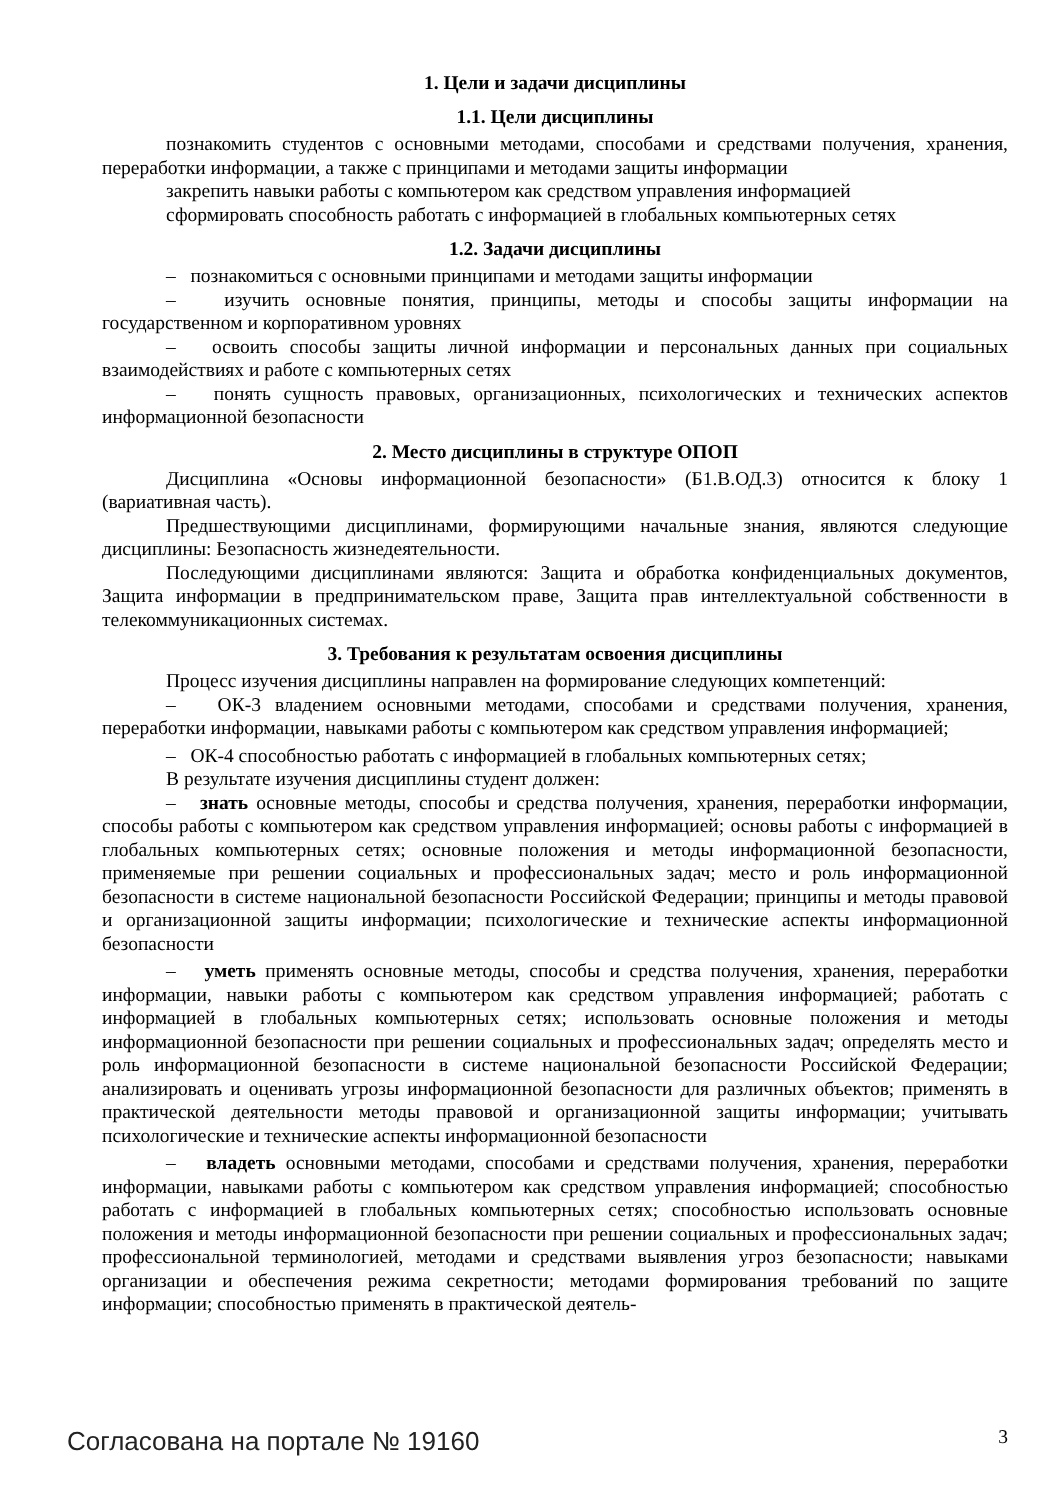1. Цели и задачи дисциплины
1.1. Цели дисциплины
познакомить студентов с основными методами, способами и средствами получения, хранения, переработки информации, а также с принципами и методами защиты информации
закрепить навыки работы с компьютером как средством управления информацией
сформировать способность работать с информацией в глобальных компьютерных сетях
1.2. Задачи дисциплины
– познакомиться с основными принципами и методами защиты информации
– изучить основные понятия, принципы, методы и способы защиты информации на государственном и корпоративном уровнях
– освоить способы защиты личной информации и персональных данных при социальных взаимодействиях и работе с компьютерных сетях
– понять сущность правовых, организационных, психологических и технических аспектов информационной безопасности
2. Место дисциплины в структуре ОПОП
Дисциплина «Основы информационной безопасности» (Б1.В.ОД.3) относится к блоку 1 (вариативная часть).
Предшествующими дисциплинами, формирующими начальные знания, являются следующие дисциплины: Безопасность жизнедеятельности.
Последующими дисциплинами являются: Защита и обработка конфиденциальных документов, Защита информации в предпринимательском праве, Защита прав интеллектуальной собственности в телекоммуникационных системах.
3. Требования к результатам освоения дисциплины
Процесс изучения дисциплины направлен на формирование следующих компетенций:
– ОК-3 владением основными методами, способами и средствами получения, хранения, переработки информации, навыками работы с компьютером как средством управления информацией;
– ОК-4 способностью работать с информацией в глобальных компьютерных сетях;
В результате изучения дисциплины студент должен:
– знать основные методы, способы и средства получения, хранения, переработки информации, способы работы с компьютером как средством управления информацией; основы работы с информацией в глобальных компьютерных сетях; основные положения и методы информационной безопасности, применяемые при решении социальных и профессиональных задач; место и роль информационной безопасности в системе национальной безопасности Российской Федерации; принципы и методы правовой и организационной защиты информации; психологические и технические аспекты информационной безопасности
– уметь применять основные методы, способы и средства получения, хранения, переработки информации, навыки работы с компьютером как средством управления информацией; работать с информацией в глобальных компьютерных сетях; использовать основные положения и методы информационной безопасности при решении социальных и профессиональных задач; определять место и роль информационной безопасности в системе национальной безопасности Российской Федерации; анализировать и оценивать угрозы информационной безопасности для различных объектов; применять в практической деятельности методы правовой и организационной защиты информации; учитывать психологические и технические аспекты информационной безопасности
– владеть основными методами, способами и средствами получения, хранения, переработки информации, навыками работы с компьютером как средством управления информацией; способностью работать с информацией в глобальных компьютерных сетях; способностью использовать основные положения и методы информационной безопасности при решении социальных и профессиональных задач; профессиональной терминологией, методами и средствами выявления угроз безопасности; навыками организации и обеспечения режима секретности; методами формирования требований по защите информации; способностью применять в практической деятель-
Согласована на портале № 19160 3